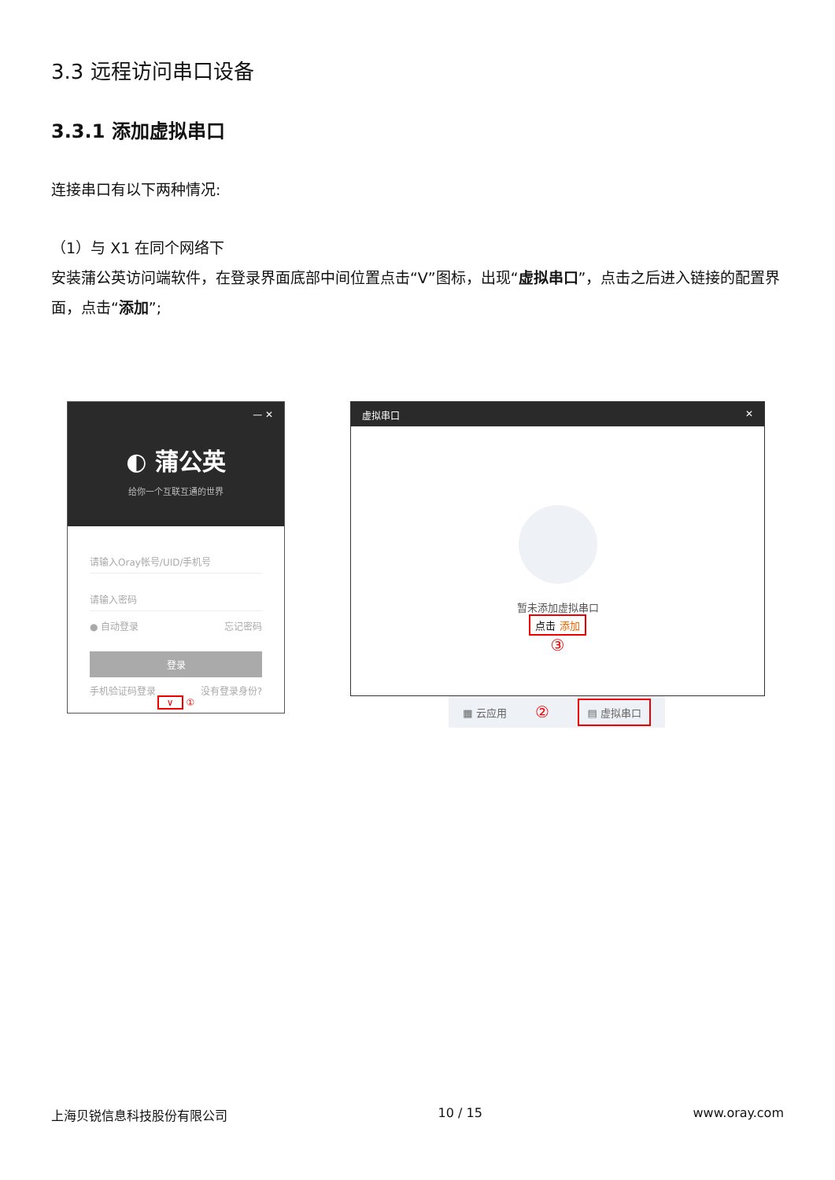3.3 远程访问串口设备
3.3.1 添加虚拟串口
连接串口有以下两种情况:
（1）与 X1 在同个网络下
安装蒲公英访问端软件，在登录界面底部中间位置点击“V”图标，出现“虚拟串口”，点击之后进入链接的配置界面，点击“添加”;
— ✕
◐ 蒲公英
给你一个互联互通的世界
请输入Oray帐号/UID/手机号
请输入密码
● 自动登录 忘记密码
登录
手机验证码登录 没有登录身份?
∨ ①
虚拟串口 ✕
暂未添加虚拟串口
点击 添加
③
▦ 云应用 ② ▤ 虚拟串口
上海贝锐信息科技股份有限公司 10 / 15 www.oray.com